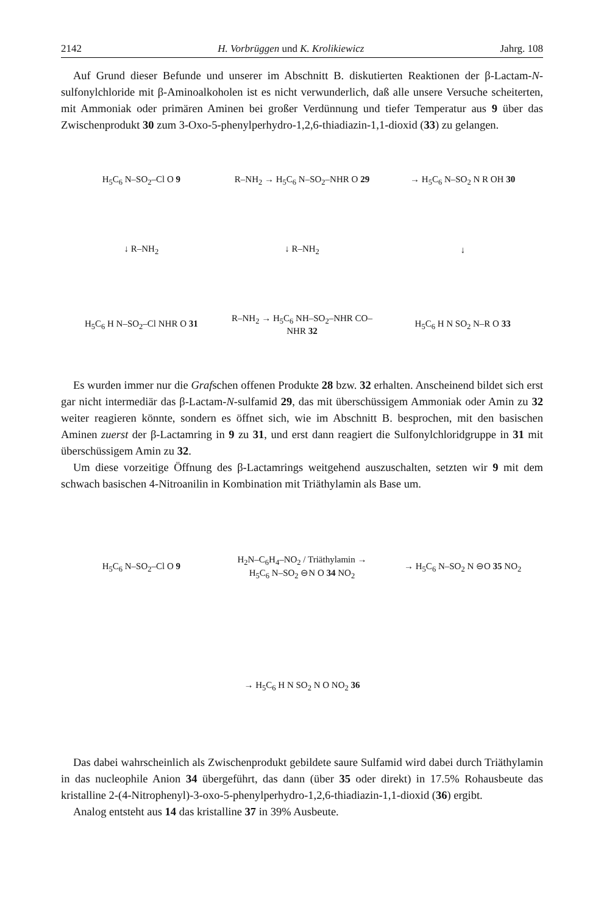2142 H. Vorbrüggen und K. Krolikiewicz Jahrg. 108
Auf Grund dieser Befunde und unserer im Abschnitt B. diskutierten Reaktionen der β-Lactam-N-sulfonylchloride mit β-Aminoalkoholen ist es nicht verwunderlich, daß alle unsere Versuche scheiterten, mit Ammoniak oder primären Aminen bei großer Verdünnung und tiefer Temperatur aus 9 über das Zwischenprodukt 30 zum 3-Oxo-5-phenylperhydro-1,2,6-thiadiazin-1,1-dioxid (33) zu gelangen.
H<sub>5</sub>C<sub>6</sub> N–SO<sub>2</sub>–Cl O 9
R–NH<sub>2</sub> → H<sub>5</sub>C<sub>6</sub> N–SO<sub>2</sub>–NHR O 29
→ H<sub>5</sub>C<sub>6</sub> N–SO<sub>2</sub> N R OH 30
↓ R–NH<sub>2</sub>
↓ R–NH<sub>2</sub>
↓
H<sub>5</sub>C<sub>6</sub> H N–SO<sub>2</sub>–Cl NHR O 31
R–NH<sub>2</sub> → H<sub>5</sub>C<sub>6</sub> NH–SO<sub>2</sub>–NHR CO–NHR 32
H<sub>5</sub>C<sub>6</sub> H N SO<sub>2</sub> N–R O 33
Es wurden immer nur die Grafschen offenen Produkte 28 bzw. 32 erhalten. Anscheinend bildet sich erst gar nicht intermediär das β-Lactam-N-sulfamid 29, das mit überschüssigem Ammoniak oder Amin zu 32 weiter reagieren könnte, sondern es öffnet sich, wie im Abschnitt B. besprochen, mit den basischen Aminen zuerst der β-Lactamring in 9 zu 31, und erst dann reagiert die Sulfonylchloridgruppe in 31 mit überschüssigem Amin zu 32.
Um diese vorzeitige Öffnung des β-Lactamrings weitgehend auszuschalten, setzten wir 9 mit dem schwach basischen 4-Nitroanilin in Kombination mit Triäthylamin als Base um.
H<sub>5</sub>C<sub>6</sub> N–SO<sub>2</sub>–Cl O 9
H<sub>2</sub>N–C<sub>6</sub>H<sub>4</sub>–NO<sub>2</sub> / Triäthylamin → H<sub>5</sub>C<sub>6</sub> N–SO<sub>2</sub> ⊖N O 34 NO<sub>2</sub>
→ H<sub>5</sub>C<sub>6</sub> N–SO<sub>2</sub> N ⊖O 35 NO<sub>2</sub>
→ H<sub>5</sub>C<sub>6</sub> H N SO<sub>2</sub> N O NO<sub>2</sub> 36
Das dabei wahrscheinlich als Zwischenprodukt gebildete saure Sulfamid wird dabei durch Triäthylamin in das nucleophile Anion 34 übergeführt, das dann (über 35 oder direkt) in 17.5% Rohausbeute das kristalline 2-(4-Nitrophenyl)-3-oxo-5-phenylperhydro-1,2,6-thiadiazin-1,1-dioxid (36) ergibt.
Analog entsteht aus 14 das kristalline 37 in 39% Ausbeute.